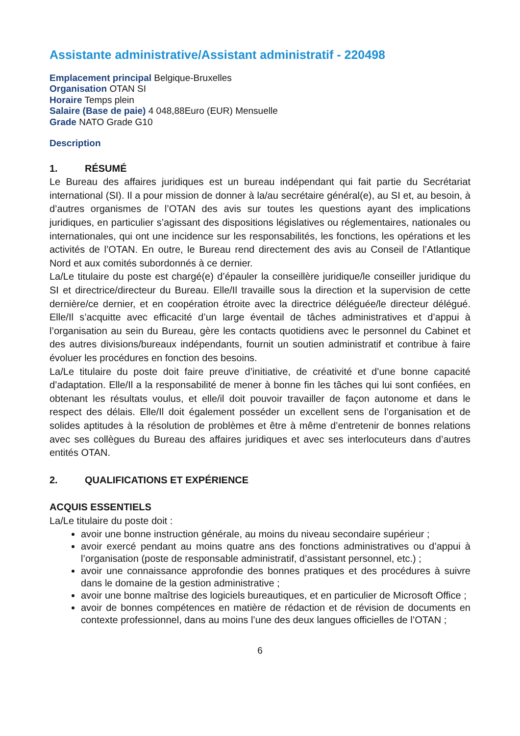Assistante administrative/Assistant administratif - 220498
Emplacement principal Belgique-Bruxelles
Organisation OTAN SI
Horaire Temps plein
Salaire (Base de paie) 4 048,88Euro (EUR) Mensuelle
Grade NATO Grade G10
Description
1. RÉSUMÉ
Le Bureau des affaires juridiques est un bureau indépendant qui fait partie du Secrétariat international (SI). Il a pour mission de donner à la/au secrétaire général(e), au SI et, au besoin, à d’autres organismes de l’OTAN des avis sur toutes les questions ayant des implications juridiques, en particulier s’agissant des dispositions législatives ou réglementaires, nationales ou internationales, qui ont une incidence sur les responsabilités, les fonctions, les opérations et les activités de l’OTAN. En outre, le Bureau rend directement des avis au Conseil de l’Atlantique Nord et aux comités subordonnés à ce dernier.
La/Le titulaire du poste est chargé(e) d’épauler la conseillère juridique/le conseiller juridique du SI et directrice/directeur du Bureau. Elle/Il travaille sous la direction et la supervision de cette dernière/ce dernier, et en coopération étroite avec la directrice déléguée/le directeur délégué. Elle/Il s’acquitte avec efficacité d’un large éventail de tâches administratives et d’appui à l’organisation au sein du Bureau, gère les contacts quotidiens avec le personnel du Cabinet et des autres divisions/bureaux indépendants, fournit un soutien administratif et contribue à faire évoluer les procédures en fonction des besoins.
La/Le titulaire du poste doit faire preuve d’initiative, de créativité et d’une bonne capacité d’adaptation. Elle/Il a la responsabilité de mener à bonne fin les tâches qui lui sont confiées, en obtenant les résultats voulus, et elle/il doit pouvoir travailler de façon autonome et dans le respect des délais. Elle/Il doit également posséder un excellent sens de l’organisation et de solides aptitudes à la résolution de problèmes et être à même d’entretenir de bonnes relations avec ses collègues du Bureau des affaires juridiques et avec ses interlocuteurs dans d’autres entités OTAN.
2. QUALIFICATIONS ET EXPÉRIENCE
ACQUIS ESSENTIELS
La/Le titulaire du poste doit :
avoir une bonne instruction générale, au moins du niveau secondaire supérieur ;
avoir exercé pendant au moins quatre ans des fonctions administratives ou d’appui à l’organisation (poste de responsable administratif, d’assistant personnel, etc.) ;
avoir une connaissance approfondie des bonnes pratiques et des procédures à suivre dans le domaine de la gestion administrative ;
avoir une bonne maîtrise des logiciels bureautiques, et en particulier de Microsoft Office ;
avoir de bonnes compétences en matière de rédaction et de révision de documents en contexte professionnel, dans au moins l’une des deux langues officielles de l’OTAN ;
6